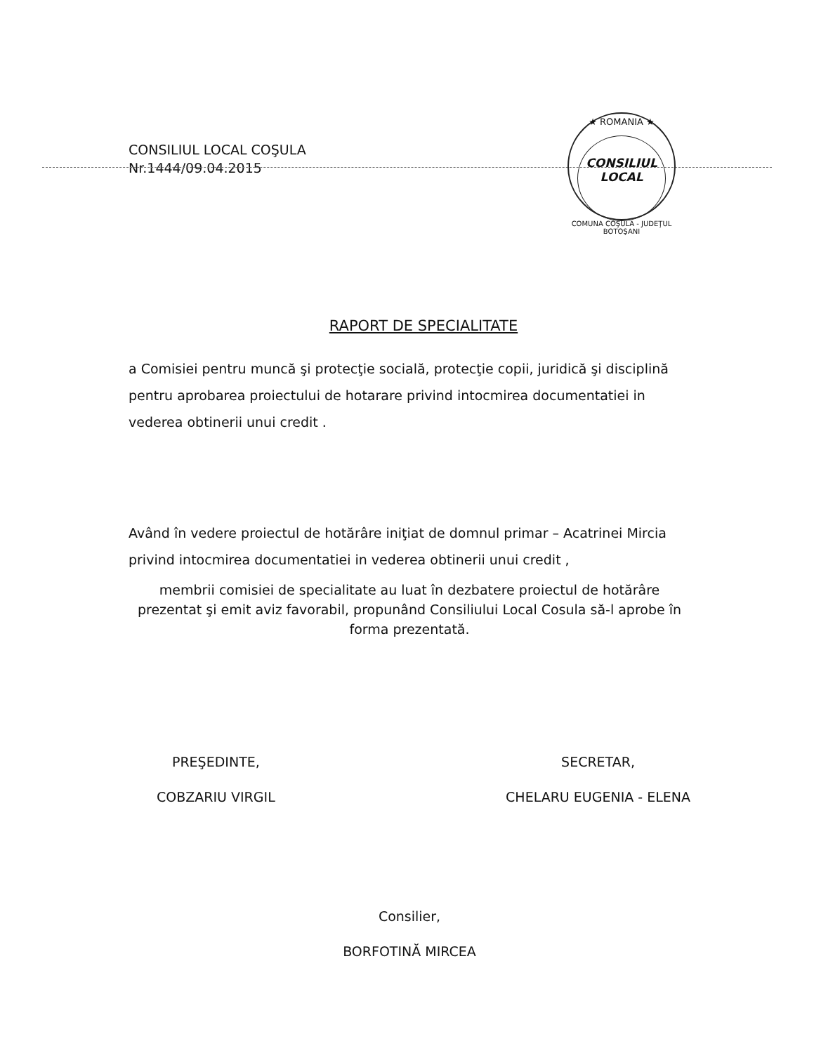★ ROMANIA ★
CONSILIUL
LOCAL
COMUNA COŞULA - JUDEŢUL BOTOŞANI
CONSILIUL LOCAL COŞULA
Nr.1444/09.04.2015
RAPORT DE SPECIALITATE
a Comisiei pentru muncă şi protecţie socială, protecţie copii, juridică şi disciplină pentru aprobarea proiectului de hotarare privind intocmirea documentatiei in vederea obtinerii unui credit .
Având în vedere proiectul de hotărâre iniţiat de domnul primar – Acatrinei Mircia privind intocmirea documentatiei in vederea obtinerii unui credit ,
membrii comisiei de specialitate au luat în dezbatere proiectul de hotărâre prezentat şi emit aviz favorabil, propunând Consiliului Local Cosula să-l aprobe în forma prezentată.
PREŞEDINTE,
COBZARIU VIRGIL
SECRETAR,
CHELARU EUGENIA - ELENA
Consilier,
BORFOTINĂ MIRCEA